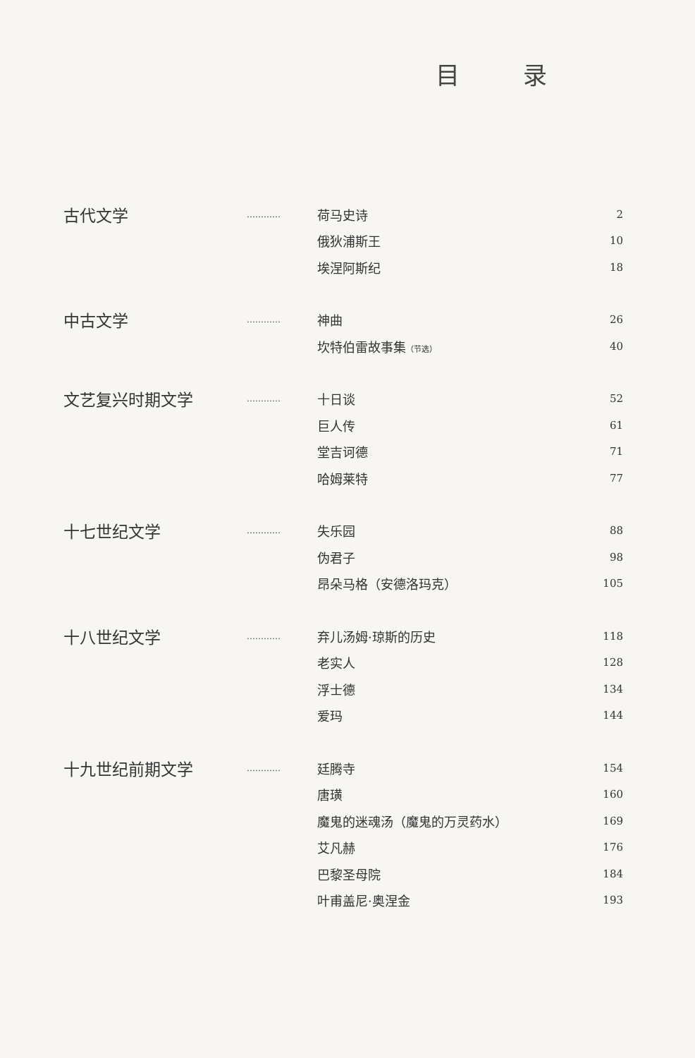目录
| 古代文学 | ………… | 荷马史诗 | 2 |
| | | 俄狄浦斯王 | 10 |
| | | 埃涅阿斯纪 | 18 |
| 中古文学 | ………… | 神曲 | 26 |
| | | 坎特伯雷故事集 （节选） | 40 |
| 文艺复兴时期文学 | ………… | 十日谈 | 52 |
| | | 巨人传 | 61 |
| | | 堂吉诃德 | 71 |
| | | 哈姆莱特 | 77 |
| 十七世纪文学 | ………… | 失乐园 | 88 |
| | | 伪君子 | 98 |
| | | 昂朵马格（安德洛玛克） | 105 |
| 十八世纪文学 | ………… | 弃儿汤姆·琼斯的历史 | 118 |
| | | 老实人 | 128 |
| | | 浮士德 | 134 |
| | | 爱玛 | 144 |
| 十九世纪前期文学 | ………… | 廷腾寺 | 154 |
| | | 唐璜 | 160 |
| | | 魔鬼的迷魂汤（魔鬼的万灵药水） | 169 |
| | | 艾凡赫 | 176 |
| | | 巴黎圣母院 | 184 |
| | | 叶甫盖尼·奥涅金 | 193 |